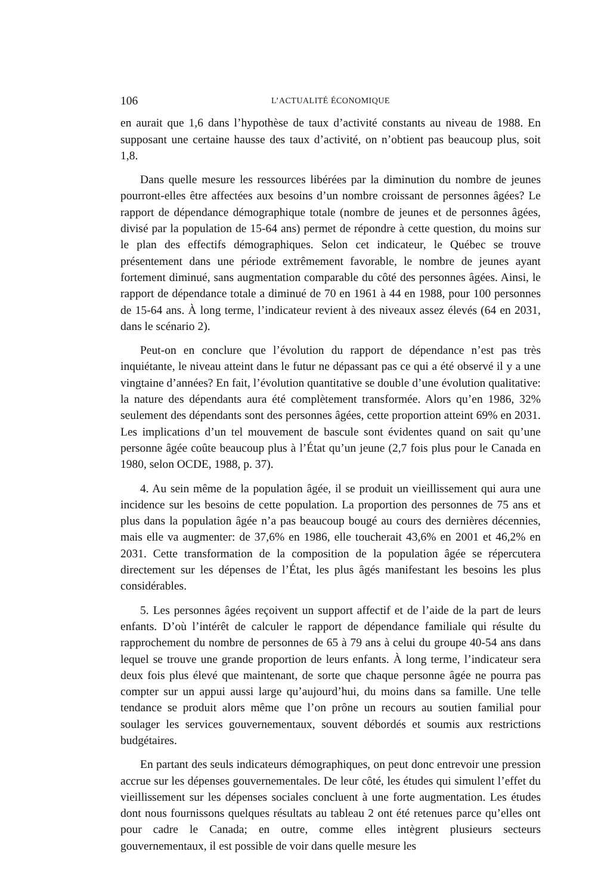106 L’ACTUALITÉ ÉCONOMIQUE
en aurait que 1,6 dans l’hypothèse de taux d’activité constants au niveau de 1988. En supposant une certaine hausse des taux d’activité, on n’obtient pas beaucoup plus, soit 1,8.
Dans quelle mesure les ressources libérées par la diminution du nombre de jeunes pourront-elles être affectées aux besoins d’un nombre croissant de personnes âgées? Le rapport de dépendance démographique totale (nombre de jeunes et de personnes âgées, divisé par la population de 15-64 ans) permet de répondre à cette question, du moins sur le plan des effectifs démographiques. Selon cet indicateur, le Québec se trouve présentement dans une période extrêmement favorable, le nombre de jeunes ayant fortement diminué, sans augmentation comparable du côté des personnes âgées. Ainsi, le rapport de dépendance totale a diminué de 70 en 1961 à 44 en 1988, pour 100 personnes de 15-64 ans. À long terme, l’indicateur revient à des niveaux assez élevés (64 en 2031, dans le scénario 2).
Peut-on en conclure que l’évolution du rapport de dépendance n’est pas très inquiétante, le niveau atteint dans le futur ne dépassant pas ce qui a été observé il y a une vingtaine d’années? En fait, l’évolution quantitative se double d’une évolution qualitative: la nature des dépendants aura été complètement transformée. Alors qu’en 1986, 32% seulement des dépendants sont des personnes âgées, cette proportion atteint 69% en 2031. Les implications d’un tel mouvement de bascule sont évidentes quand on sait qu’une personne âgée coûte beaucoup plus à l’État qu’un jeune (2,7 fois plus pour le Canada en 1980, selon OCDE, 1988, p. 37).
4. Au sein même de la population âgée, il se produit un vieillissement qui aura une incidence sur les besoins de cette population. La proportion des personnes de 75 ans et plus dans la population âgée n’a pas beaucoup bougé au cours des dernières décennies, mais elle va augmenter: de 37,6% en 1986, elle toucherait 43,6% en 2001 et 46,2% en 2031. Cette transformation de la composition de la population âgée se répercutera directement sur les dépenses de l’État, les plus âgés manifestant les besoins les plus considérables.
5. Les personnes âgées reçoivent un support affectif et de l’aide de la part de leurs enfants. D’où l’intérêt de calculer le rapport de dépendance familiale qui résulte du rapprochement du nombre de personnes de 65 à 79 ans à celui du groupe 40-54 ans dans lequel se trouve une grande proportion de leurs enfants. À long terme, l’indicateur sera deux fois plus élevé que maintenant, de sorte que chaque personne âgée ne pourra pas compter sur un appui aussi large qu’aujourd’hui, du moins dans sa famille. Une telle tendance se produit alors même que l’on prône un recours au soutien familial pour soulager les services gouvernementaux, souvent débordés et soumis aux restrictions budgétaires.
En partant des seuls indicateurs démographiques, on peut donc entrevoir une pression accrue sur les dépenses gouvernementales. De leur côté, les études qui simulent l’effet du vieillissement sur les dépenses sociales concluent à une forte augmentation. Les études dont nous fournissons quelques résultats au tableau 2 ont été retenues parce qu’elles ont pour cadre le Canada; en outre, comme elles intègrent plusieurs secteurs gouvernementaux, il est possible de voir dans quelle mesure les